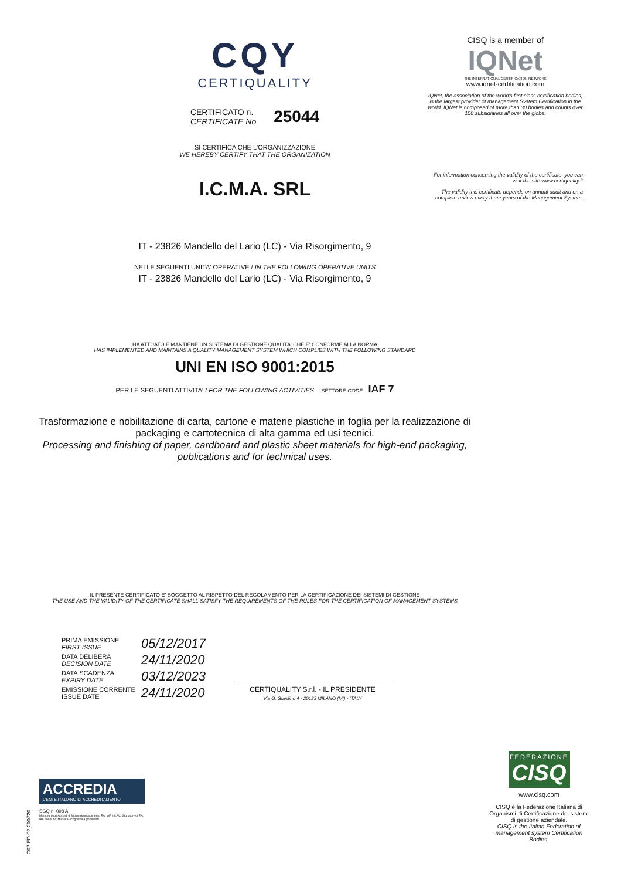CQY
CERTIQUALITY
CERTIFICATO n.
CERTIFICATE No
25044
SI CERTIFICA CHE L'ORGANIZZAZIONE
WE HEREBY CERTIFY THAT THE ORGANIZATION
I.C.M.A. SRL
IT - 23826 Mandello del Lario (LC) - Via Risorgimento, 9
NELLE SEGUENTI UNITA' OPERATIVE / IN THE FOLLOWING OPERATIVE UNITS
IT - 23826 Mandello del Lario (LC) - Via Risorgimento, 9
HA ATTUATO E MANTIENE UN SISTEMA DI GESTIONE QUALITA' CHE E' CONFORME ALLA NORMA
HAS IMPLEMENTED AND MAINTAINS A QUALITY MANAGEMENT SYSTEM WHICH COMPLIES WITH THE FOLLOWING STANDARD
UNI EN ISO 9001:2015
PER LE SEGUENTI ATTIVITA' / FOR THE FOLLOWING ACTIVITIES SETTORE CODE IAF 7
Trasformazione e nobilitazione di carta, cartone e materie plastiche in foglia per la realizzazione di packaging e cartotecnica di alta gamma ed usi tecnici.
Processing and finishing of paper, cardboard and plastic sheet materials for high-end packaging, publications and for technical uses.
IL PRESENTE CERTIFICATO E' SOGGETTO AL RISPETTO DEL REGOLAMENTO PER LA CERTIFICAZIONE DEI SISTEMI DI GESTIONE
THE USE AND THE VALIDITY OF THE CERTIFICATE SHALL SATISFY THE REQUIREMENTS OF THE RULES FOR THE CERTIFICATION OF MANAGEMENT SYSTEMS
| PRIMA EMISSIONE FIRST ISSUE | 05/12/2017 |
| DATA DELIBERA DECISION DATE | 24/11/2020 |
| DATA SCADENZA EXPIRY DATE | 03/12/2023 |
| EMISSIONE CORRENTE ISSUE DATE | 24/11/2020 |
CERTIQUALITY S.r.l. - IL PRESIDENTE
Via G. Giardino 4 - 20123 MILANO (MI) - ITALY
CISQ is a member of
IQNet
THE INTERNATIONAL CERTIFICATION NETWORK
www.iqnet-certification.com
IQNet, the association of the world's first class certification bodies, is the largest provider of management System Certification in the world. IQNet is composed of more than 30 bodies and counts over 150 subsidiaries all over the globe.
For information concerning the validity of the certificate, you can visit the site www.certiquality.it
The validity this certificate depends on annual audit and on a complete review every three years of the Management System.
FEDERAZIONE
CISQ
www.cisq.com
CISQ è la Federazione Italiana di Organismi di Certificazione dei sistemi di gestione aziendale.
CISQ is the Italian Federation of management system Certification Bodies.
ACCREDIA
L'ENTE ITALIANO DI ACCREDITAMENTO
SGQ n. 008 A
Membro degli Accordi di Mutuo riconoscimento EA, IAF e ILAC. Signatory of EA, IAF and ILAC Mutual Recognition Agreements.
C02 ED 02 200720